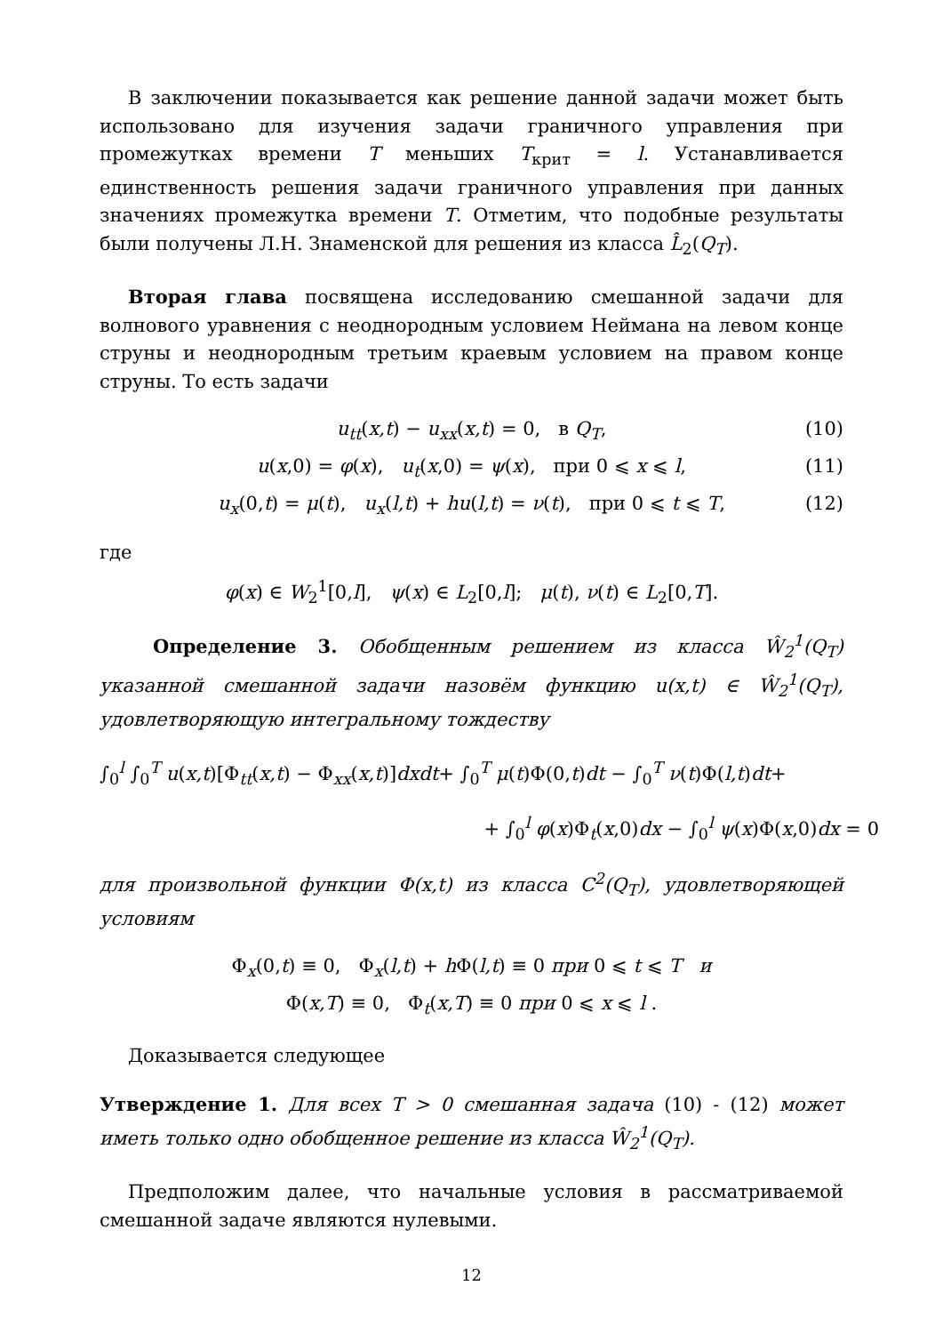В заключении показывается как решение данной задачи может быть использовано для изучения задачи граничного управления при промежутках времени T меньших T<sub>крит</sub> = l. Устанавливается единственность решения задачи граничного управления при данных значениях промежутка времени T. Отметим, что подобные результаты были получены Л.Н. Знаменской для решения из класса L̂<sub>2</sub>(Q<sub>T</sub>).
Вторая глава посвящена исследованию смешанной задачи для волнового уравнения с неоднородным условием Неймана на левом конце струны и неоднородным третьим краевым условием на правом конце струны. То есть задачи
u<sub>tt</sub>(x,t) − u<sub>xx</sub>(x,t) = 0, в Q<sub>T</sub>, (10)
u(x,0) = φ(x), u<sub>t</sub>(x,0) = ψ(x), при 0 ⩽ x ⩽ l, (11)
u<sub>x</sub>(0,t) = μ(t), u<sub>x</sub>(l,t) + hu(l,t) = ν(t), при 0 ⩽ t ⩽ T, (12)
где
φ(x) ∈ W<sub>2</sub><sup>1</sup>[0,l], ψ(x) ∈ L<sub>2</sub>[0,l]; μ(t), ν(t) ∈ L<sub>2</sub>[0,T].
Определение 3. Обобщенным решением из класса Ŵ<sub>2</sub><sup>1</sup>(Q<sub>T</sub>) указанной смешанной задачи назовём функцию u(x,t) ∈ Ŵ<sub>2</sub><sup>1</sup>(Q<sub>T</sub>), удовлетворяющую интегральному тождеству
∫<sub>0</sub><sup>l</sup> ∫<sub>0</sub><sup>T</sup> u(x,t)[Φ<sub>tt</sub>(x,t) − Φ<sub>xx</sub>(x,t)]dxdt+ ∫<sub>0</sub><sup>T</sup> μ(t)Φ(0,t)dt − ∫<sub>0</sub><sup>T</sup> ν(t)Φ(l,t)dt+
+ ∫<sub>0</sub><sup>l</sup> φ(x)Φ<sub>t</sub>(x,0)dx − ∫<sub>0</sub><sup>l</sup> ψ(x)Φ(x,0)dx = 0
для произвольной функции Φ(x,t) из класса C<sup>2</sup>(Q<sub>T</sub>), удовлетворяющей условиям
Φ<sub>x</sub>(0,t) ≡ 0, Φ<sub>x</sub>(l,t) + h Φ(l,t) ≡ 0 при 0 ⩽ t ⩽ T и
Φ(x,T) ≡ 0, Φ<sub>t</sub>(x,T) ≡ 0 при 0 ⩽ x ⩽ l .
Доказывается следующее
Утверждение 1. Для всех T > 0 смешанная задача (10) - (12) может иметь только одно обобщенное решение из класса Ŵ<sub>2</sub><sup>1</sup>(Q<sub>T</sub>).
Предположим далее, что начальные условия в рассматриваемой смешанной задаче являются нулевыми.
12